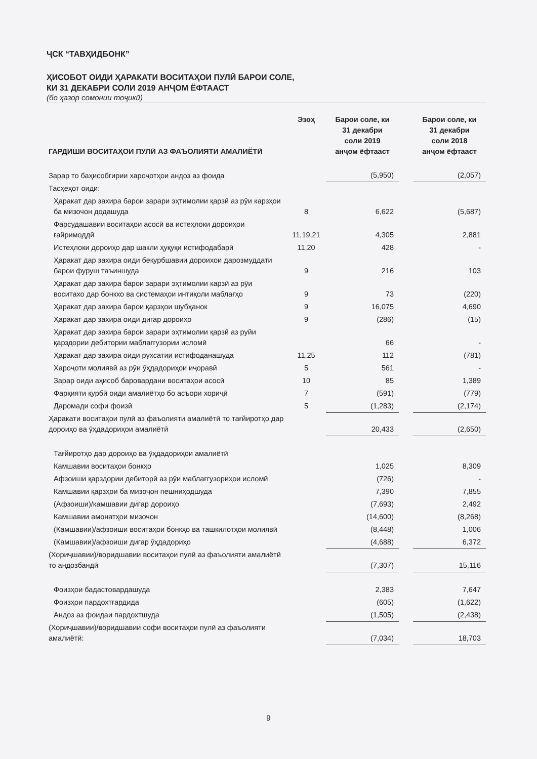ҶСК “ТАВҲИДБОНК”
ҲИСОБОТ ОИДИ ҲАРАКАТИ ВОСИТАҲОИ ПУЛӢ БАРОИ СОЛЕ,
КИ 31 ДЕКАБРИ СОЛИ 2019 АНҶОМ ЁФТААСТ
(бо ҳазор сомонии тоҷикӣ)
| ГАРДИШИ ВОСИТАҲОИ ПУЛӢ АЗ ФАЪОЛИЯТИ АМАЛИЁТӢ | Эзоҳ | Барои соле, ки 31 декабри соли 2019 анҷом ёфтааст | | Барои соле, ки 31 декабри соли 2018 анҷом ёфтааст |
| --- | --- | --- | --- | --- |
| Зарар то баҳисобгирии хароҷотҳои андоз аз фоида | | (5,950) | | (2,057) |
| Тасҳеҳот оиди: | | | | |
| Ҳаракат дар захира барои зарари эҳтимолии қарзӣ аз рӯи карзҳои ба мизочон додашуда | 8 | 6,622 | | (5,687) |
| Фарсудашавии воситаҳои асосӣ ва истеҳлоки дороиҳои ғайримоддӣ | 11,19,21 | 4,305 | | 2,881 |
| Истеҳлоки дороиҳо дар шакли ҳуқуқи истифодабарӣ | 11,20 | 428 | | - |
| Ҳаракат дар захира оиди беқурбшавии дороихои дарозмуддати барои фуруш таъиншуда | 9 | 216 | | 103 |
| Ҳаракат дар захира барои зарари эҳтимолии карзӣ аз рӯи воситахо дар бонкхо ва системаҳои интиқоли маблағҳо | 9 | 73 | | (220) |
| Ҳаракат дар захира барои қарзҳои шубҳанок | 9 | 16,075 | | 4,690 |
| Ҳаракат дар захира оиди дигар дороиҳо | 9 | (286) | | (15) |
| Ҳаракат дар захира барои зарари эҳтимолии қарзӣ аз руйи қарздории дебитории маблағгузории исломӣ | | 66 | | - |
| Ҳаракат дар захира оиди рухсатии истифоданашуда | 11,25 | 112 | | (781) |
| Хароҷоти молиявӣ аз рӯи ӯҳдадориҳои иҷоравӣ | 5 | 561 | | - |
| Зарар оиди аҳисоб баровардани воситаҳои асосӣ | 10 | 85 | | 1,389 |
| Фарқияти қурбӣ оиди амалиётҳо бо асъори хориҷӣ | 7 | (591) | | (779) |
| Даромади софи фоизӣ | 5 | (1,283) | | (2,174) |
| Ҳаракати воситаҳои пулӣ аз фаъолияти амалиётӣ то тағйиротҳо дар дороиҳо ва ӯҳдадориҳои амалиётӣ | | 20,433 | | (2,650) |
| Тағйиротҳо дар дороиҳо ва ӯҳдадориҳои амалиётӣ | | | | |
| Камшавии воситаҳои бонкҳо | | 1,025 | | 8,309 |
| Афзоиши қарздории дебиторӣ аз рӯи маблағгузориҳои исломӣ | | (726) | | - |
| Камшавии қарзҳои ба мизоҷон пешниҳодшуда | | 7,390 | | 7,855 |
| (Афзоиши)/камшавии дигар дороиҳо | | (7,693) | | 2,492 |
| Камшавии амонатҳои мизочон | | (14,600) | | (8,268) |
| (Камшавии)/афзоиши воситаҳои бонкҳо ва ташкилотҳои молиявӣ | | (8,448) | | 1,006 |
| (Камшавии)/афзоиши дигар ӯҳдадориҳо | | (4,688) | | 6,372 |
| (Хориҷшавии)/воридшавии воситаҳои пулӣ аз фаъолияти амалиётӣ то андозбандӣ | | (7,307) | | 15,116 |
| Фоизҳои бадастовардашуда | | 2,383 | | 7,647 |
| Фоизҳои пардохтгардида | | (605) | | (1,622) |
| Андоз аз фоидаи пардохтшуда | | (1,505) | | (2,438) |
| (Хориҷшавии)/воридшавии софи воситаҳои пулӣ аз фаъолияти амалиётӣ: | | (7,034) | | 18,703 |
9